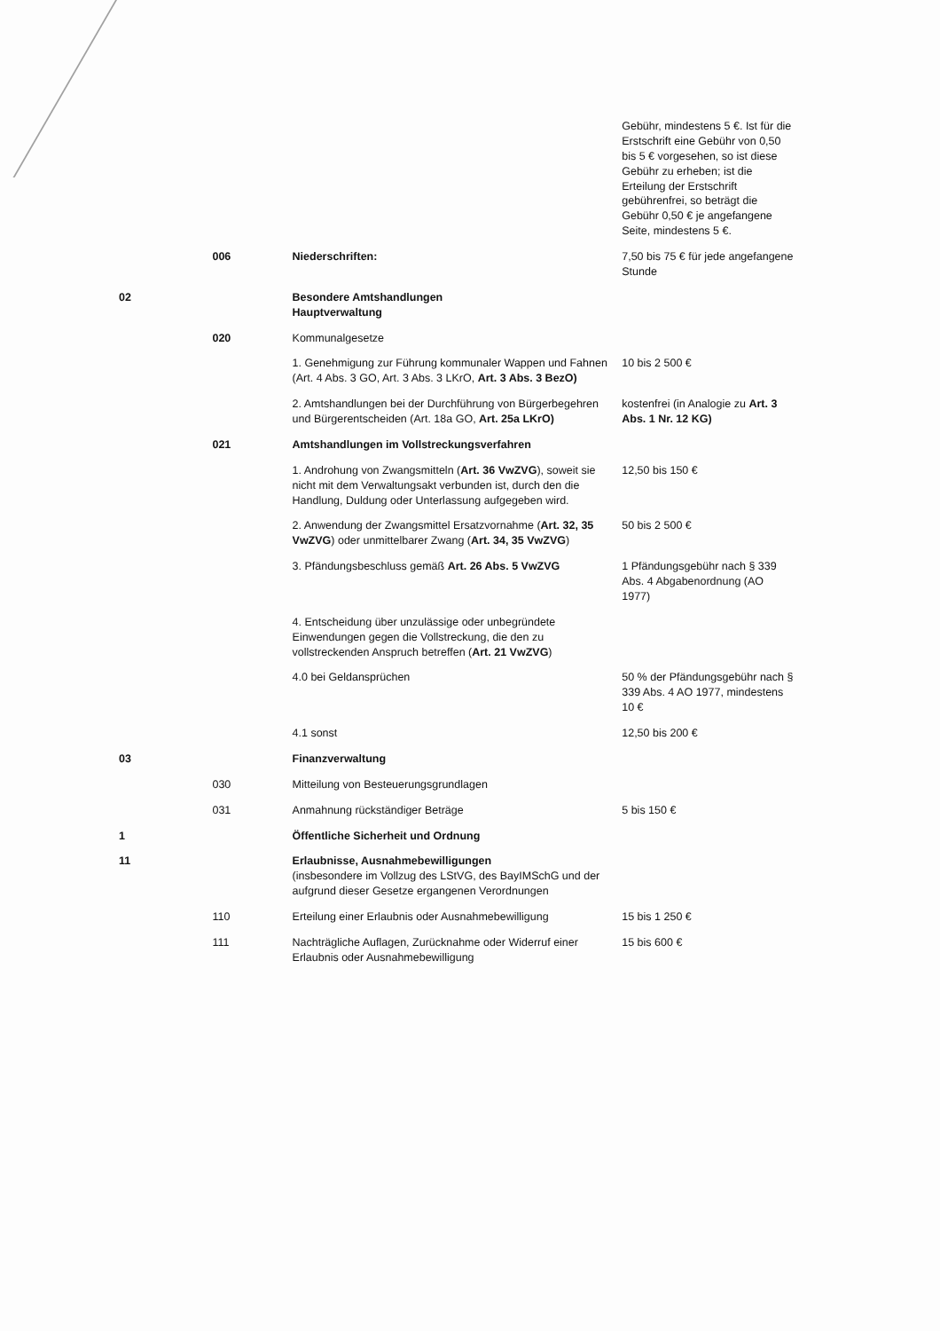| | | | Gebühr, mindestens 5 €. Ist für die Erstschrift eine Gebühr von 0,50 bis 5 € vorgesehen, so ist diese Gebühr zu erheben; ist die Erteilung der Erstschrift gebührenfrei, so beträgt die Gebühr 0,50 € je angefangene Seite, mindestens 5 €. |
| | 006 | Niederschriften: | 7,50 bis 75 € für jede angefangene Stunde |
| 02 | | Besondere Amtshandlungen Hauptverwaltung | |
| | 020 | Kommunalgesetze | |
| | | 1. Genehmigung zur Führung kommunaler Wappen und Fahnen (Art. 4 Abs. 3 GO, Art. 3 Abs. 3 LKrO, Art. 3 Abs. 3 BezO) | 10 bis 2 500 € |
| | | 2. Amtshandlungen bei der Durchführung von Bürgerbegehren und Bürgerentscheiden (Art. 18a GO, Art. 25a LKrO) | kostenfrei (in Analogie zu Art. 3 Abs. 1 Nr. 12 KG) |
| | 021 | Amtshandlungen im Vollstreckungsverfahren | |
| | | 1. Androhung von Zwangsmitteln ( Art. 36 VwZVG ), soweit sie nicht mit dem Verwaltungsakt verbunden ist, durch den die Handlung, Duldung oder Unterlassung aufgegeben wird. | 12,50 bis 150 € |
| | | 2. Anwendung der Zwangsmittel Ersatzvornahme ( Art. 32, 35 VwZVG ) oder unmittelbarer Zwang ( Art. 34, 35 VwZVG ) | 50 bis 2 500 € |
| | | 3. Pfändungsbeschluss gemäß Art. 26 Abs. 5 VwZVG | 1 Pfändungsgebühr nach § 339 Abs. 4 Abgabenordnung (AO 1977) |
| | | 4. Entscheidung über unzulässige oder unbegründete Einwendungen gegen die Vollstreckung, die den zu vollstreckenden Anspruch betreffen ( Art. 21 VwZVG ) | |
| | | 4.0 bei Geldansprüchen | 50 % der Pfändungsgebühr nach § 339 Abs. 4 AO 1977, mindestens 10 € |
| | | 4.1 sonst | 12,50 bis 200 € |
| 03 | | Finanzverwaltung | |
| | 030 | Mitteilung von Besteuerungsgrundlagen | |
| | 031 | Anmahnung rückständiger Beträge | 5 bis 150 € |
| 1 | | Öffentliche Sicherheit und Ordnung | |
| 11 | | Erlaubnisse, Ausnahmebewilligungen (insbesondere im Vollzug des LStVG, des BayIMSchG und der aufgrund dieser Gesetze ergangenen Verordnungen | |
| | 110 | Erteilung einer Erlaubnis oder Ausnahmebewilligung | 15 bis 1 250 € |
| | 111 | Nachträgliche Auflagen, Zurücknahme oder Widerruf einer Erlaubnis oder Ausnahmebewilligung | 15 bis 600 € |